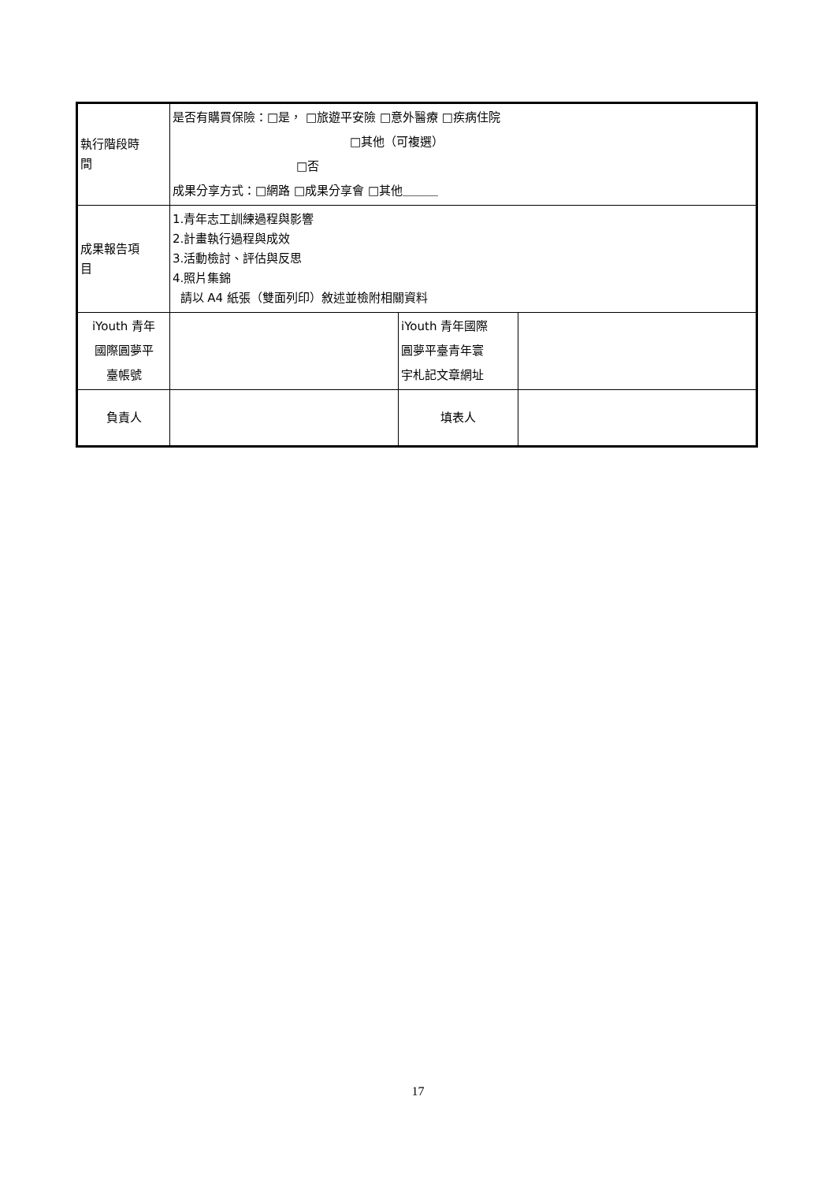| 執行階段時 間 | 是否有購買保險：□是， □旅遊平安險 □意外醫療 □疾病住院 □其他（可複選） □否 成果分享方式：□網路 □成果分享會 □其他＿＿＿ | | |
| 成果報告項 目 | 1.青年志工訓練過程與影響 2.計畫執行過程與成效 3.活動檢討、評估與反思 4.照片集錦 請以 A4 紙張（雙面列印）敘述並檢附相關資料 | | |
| iYouth 青年 國際圓夢平 臺帳號 | | iYouth 青年國際 圓夢平臺青年寰 宇札記文章網址 | |
| 負責人 | | 填表人 | |
17